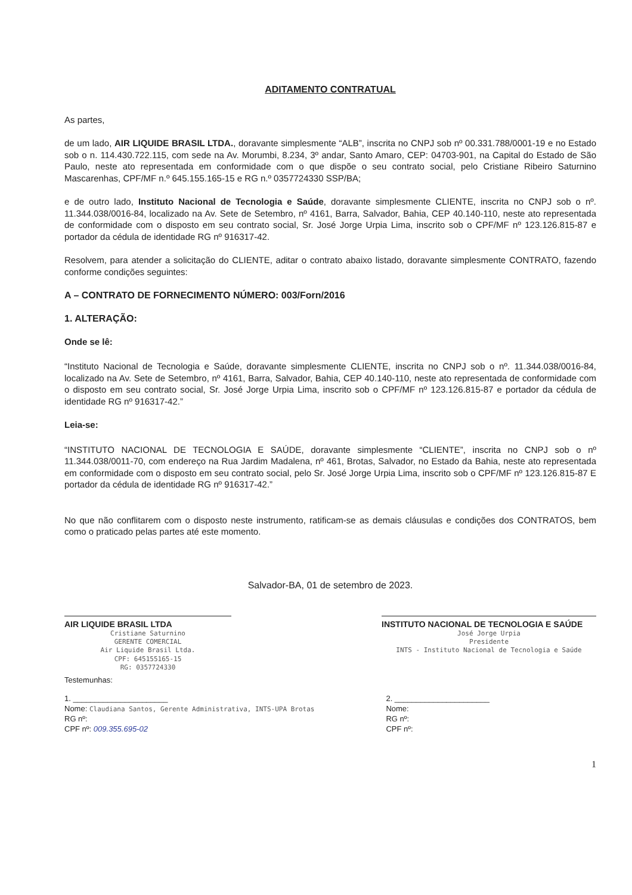ADITAMENTO CONTRATUAL
As partes,
de um lado, AIR LIQUIDE BRASIL LTDA., doravante simplesmente “ALB”, inscrita no CNPJ sob nº 00.331.788/0001-19 e no Estado sob o n. 114.430.722.115, com sede na Av. Morumbi, 8.234, 3º andar, Santo Amaro, CEP: 04703-901, na Capital do Estado de São Paulo, neste ato representada em conformidade com o que dispõe o seu contrato social, pelo Cristiane Ribeiro Saturnino Mascarenhas, CPF/MF n.º 645.155.165-15 e RG n.º 0357724330 SSP/BA;
e de outro lado, Instituto Nacional de Tecnologia e Saúde, doravante simplesmente CLIENTE, inscrita no CNPJ sob o nº. 11.344.038/0016-84, localizado na Av. Sete de Setembro, nº 4161, Barra, Salvador, Bahia, CEP 40.140-110, neste ato representada de conformidade com o disposto em seu contrato social, Sr. José Jorge Urpia Lima, inscrito sob o CPF/MF nº 123.126.815-87 e portador da cédula de identidade RG nº 916317-42.
Resolvem, para atender a solicitação do CLIENTE, aditar o contrato abaixo listado, doravante simplesmente CONTRATO, fazendo conforme condições seguintes:
A – CONTRATO DE FORNECIMENTO NÚMERO: 003/Forn/2016
1. ALTERAÇÃO:
Onde se lê:
“Instituto Nacional de Tecnologia e Saúde, doravante simplesmente CLIENTE, inscrita no CNPJ sob o nº. 11.344.038/0016-84, localizado na Av. Sete de Setembro, nº 4161, Barra, Salvador, Bahia, CEP 40.140-110, neste ato representada de conformidade com o disposto em seu contrato social, Sr. José Jorge Urpia Lima, inscrito sob o CPF/MF nº 123.126.815-87 e portador da cédula de identidade RG nº 916317-42.”
Leia-se:
“INSTITUTO NACIONAL DE TECNOLOGIA E SAÚDE, doravante simplesmente “CLIENTE”, inscrita no CNPJ sob o nº 11.344.038/0011-70, com endereço na Rua Jardim Madalena, nº 461, Brotas, Salvador, no Estado da Bahia, neste ato representada em conformidade com o disposto em seu contrato social, pelo Sr. José Jorge Urpia Lima, inscrito sob o CPF/MF nº 123.126.815-87 E portador da cédula de identidade RG nº 916317-42.”
No que não conflitarem com o disposto neste instrumento, ratificam-se as demais cláusulas e condições dos CONTRATOS, bem como o praticado pelas partes até este momento.
Salvador-BA, 01 de setembro de 2023.
AIR LIQUIDE BRASIL LTDA
Cristiane Saturnino
GERENTE COMERCIAL
Air Liquide Brasil Ltda.
CPF: 645155165-15
RG: 0357724330
INSTITUTO NACIONAL DE TECNOLOGIA E SAÚDE
José Jorge Urpia
Presidente
INTS - Instituto Nacional de Tecnologia e Saúde
Testemunhas:
1. ______________________
Nome: Claudiana Santos, Gerente Administrativa, INTS-UPA Brotas
RG nº:
CPF nº: 009.355.695-02
2. ______________________
Nome:
RG nº:
CPF nº:
1